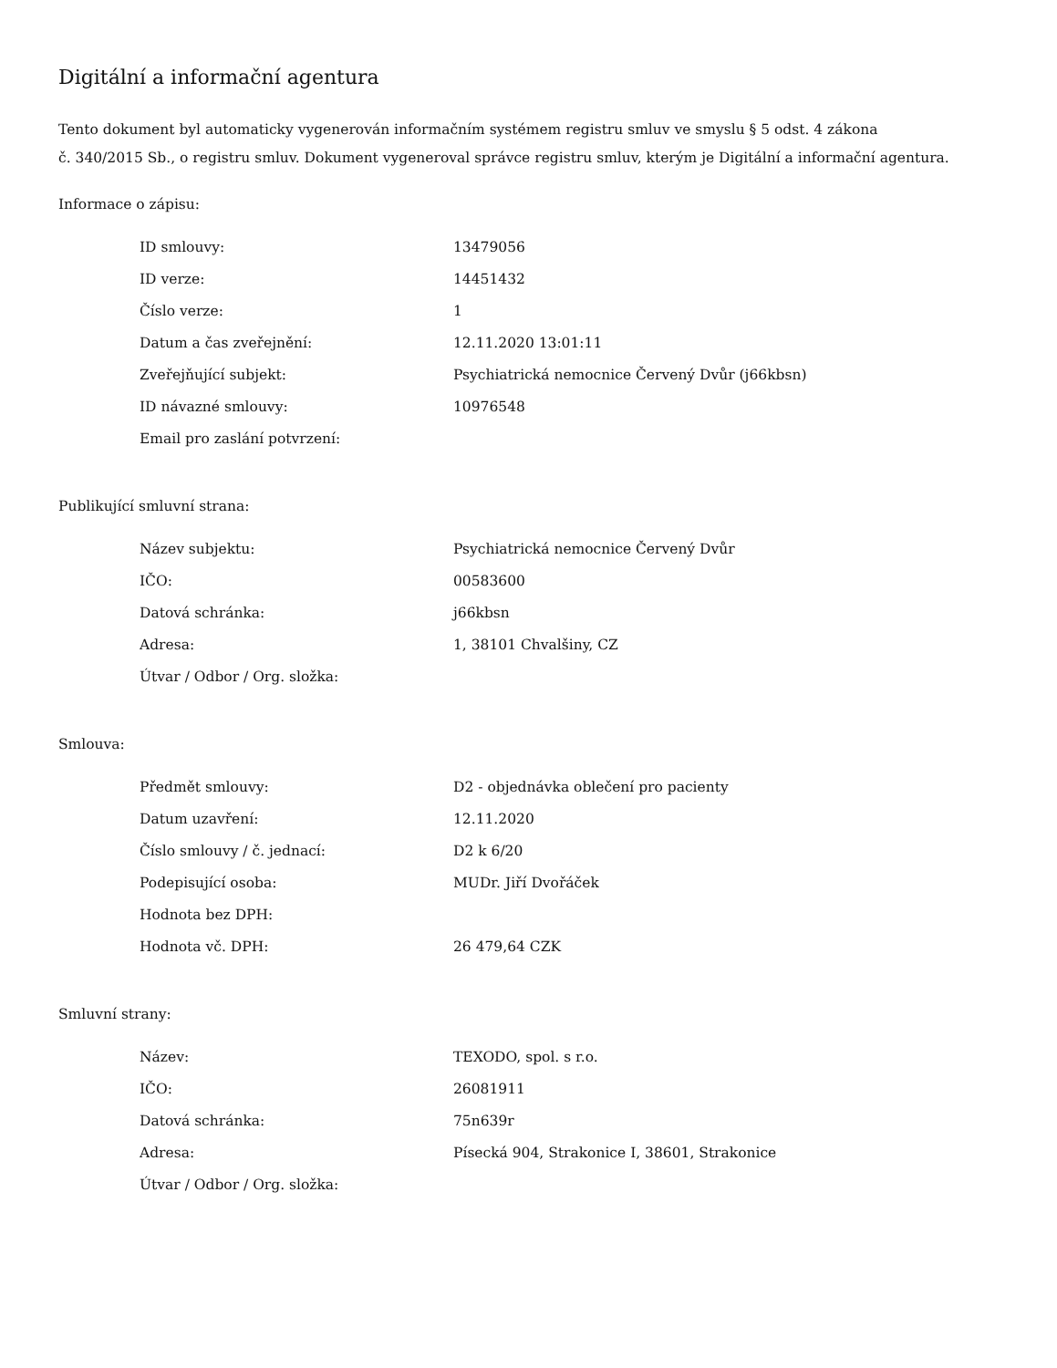Digitální a informační agentura
Tento dokument byl automaticky vygenerován informačním systémem registru smluv ve smyslu § 5 odst. 4 zákona
č. 340/2015 Sb., o registru smluv. Dokument vygeneroval správce registru smluv, kterým je Digitální a informační agentura.
Informace o zápisu:
| ID smlouvy: | 13479056 |
| ID verze: | 14451432 |
| Číslo verze: | 1 |
| Datum a čas zveřejnění: | 12.11.2020 13:01:11 |
| Zveřejňující subjekt: | Psychiatrická nemocnice Červený Dvůr (j66kbsn) |
| ID návazné smlouvy: | 10976548 |
| Email pro zaslání potvrzení: | |
Publikující smluvní strana:
| Název subjektu: | Psychiatrická nemocnice Červený Dvůr |
| IČO: | 00583600 |
| Datová schránka: | j66kbsn |
| Adresa: | 1, 38101 Chvalšiny, CZ |
| Útvar / Odbor / Org. složka: | |
Smlouva:
| Předmět smlouvy: | D2 - objednávka oblečení pro pacienty |
| Datum uzavření: | 12.11.2020 |
| Číslo smlouvy / č. jednací: | D2 k 6/20 |
| Podepisující osoba: | MUDr. Jiří Dvořáček |
| Hodnota bez DPH: | |
| Hodnota vč. DPH: | 26 479,64 CZK |
Smluvní strany:
| Název: | TEXODO, spol. s r.o. |
| IČO: | 26081911 |
| Datová schránka: | 75n639r |
| Adresa: | Písecká 904, Strakonice I, 38601, Strakonice |
| Útvar / Odbor / Org. složka: | |